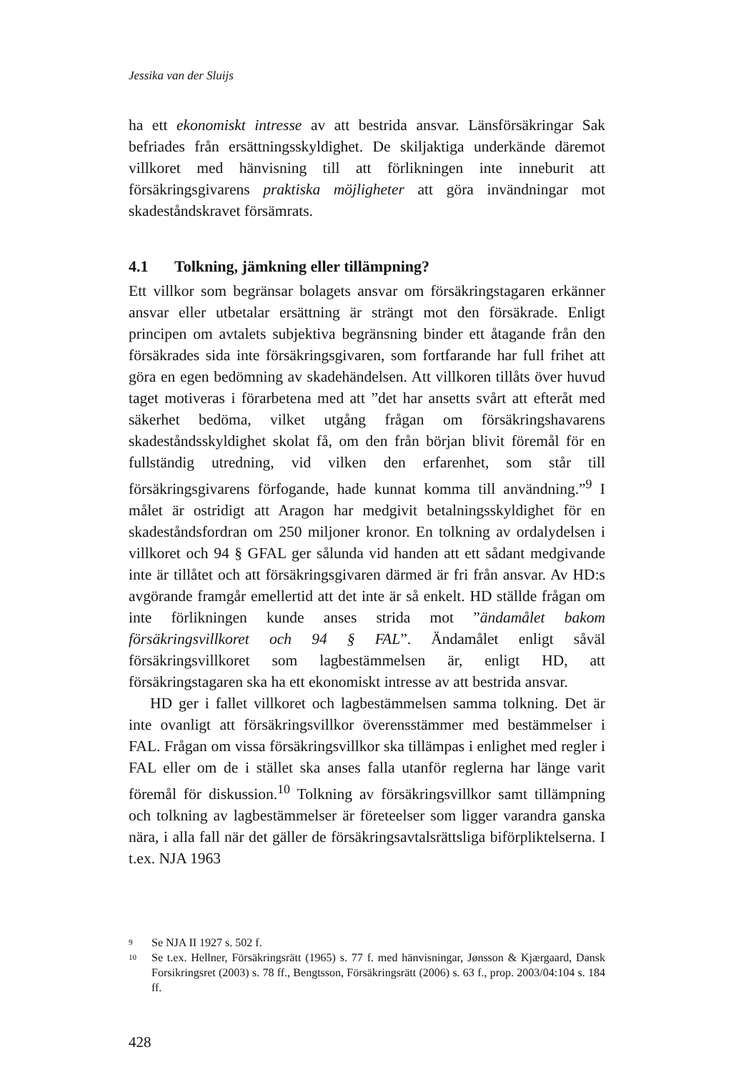Jessika van der Sluijs
ha ett ekonomiskt intresse av att bestrida ansvar. Länsförsäkringar Sak befriades från ersättningsskyldighet. De skiljaktiga underkände däremot villkoret med hänvisning till att förlikningen inte inneburit att försäkringsgivarens praktiska möjligheter att göra invändningar mot skadeståndskravet försämrats.
4.1 Tolkning, jämkning eller tillämpning?
Ett villkor som begränsar bolagets ansvar om försäkringstagaren erkänner ansvar eller utbetalar ersättning är strängt mot den försäkrade. Enligt principen om avtalets subjektiva begränsning binder ett åtagande från den försäkrades sida inte försäkringsgivaren, som fortfarande har full frihet att göra en egen bedömning av skadehändelsen. Att villkoren tillåts över huvud taget motiveras i förarbetena med att ”det har ansetts svårt att efteråt med säkerhet bedöma, vilket utgång frågan om försäkringshavarens skadeståndsskyldighet skolat få, om den från början blivit föremål för en fullständig utredning, vid vilken den erfarenhet, som står till försäkringsgivarens förfogande, hade kunnat komma till användning.”<sup>9</sup> I målet är ostridigt att Aragon har medgivit betalningsskyldighet för en skadeståndsfordran om 250 miljoner kronor. En tolkning av ordalydelsen i villkoret och 94 § GFAL ger sålunda vid handen att ett sådant medgivande inte är tillåtet och att försäkringsgivaren därmed är fri från ansvar. Av HD:s avgörande framgår emellertid att det inte är så enkelt. HD ställde frågan om inte förlikningen kunde anses strida mot ”ändamålet bakom försäkringsvillkoret och 94 § FAL”. Ändamålet enligt såväl försäkringsvillkoret som lagbestämmelsen är, enligt HD, att försäkringstagaren ska ha ett ekonomiskt intresse av att bestrida ansvar.
HD ger i fallet villkoret och lagbestämmelsen samma tolkning. Det är inte ovanligt att försäkringsvillkor överensstämmer med bestämmelser i FAL. Frågan om vissa försäkringsvillkor ska tillämpas i enlighet med regler i FAL eller om de i stället ska anses falla utanför reglerna har länge varit föremål för diskussion.<sup>10</sup> Tolkning av försäkringsvillkor samt tillämpning och tolkning av lagbestämmelser är företeelser som ligger varandra ganska nära, i alla fall när det gäller de försäkringsavtalsrättsliga biförpliktelserna. I t.ex. NJA 1963
9 Se NJA II 1927 s. 502 f.
10 Se t.ex. Hellner, Försäkringsrätt (1965) s. 77 f. med hänvisningar, Jønsson & Kjærgaard, Dansk Forsikringsret (2003) s. 78 ff., Bengtsson, Försäkringsrätt (2006) s. 63 f., prop. 2003/04:104 s. 184 ff.
428